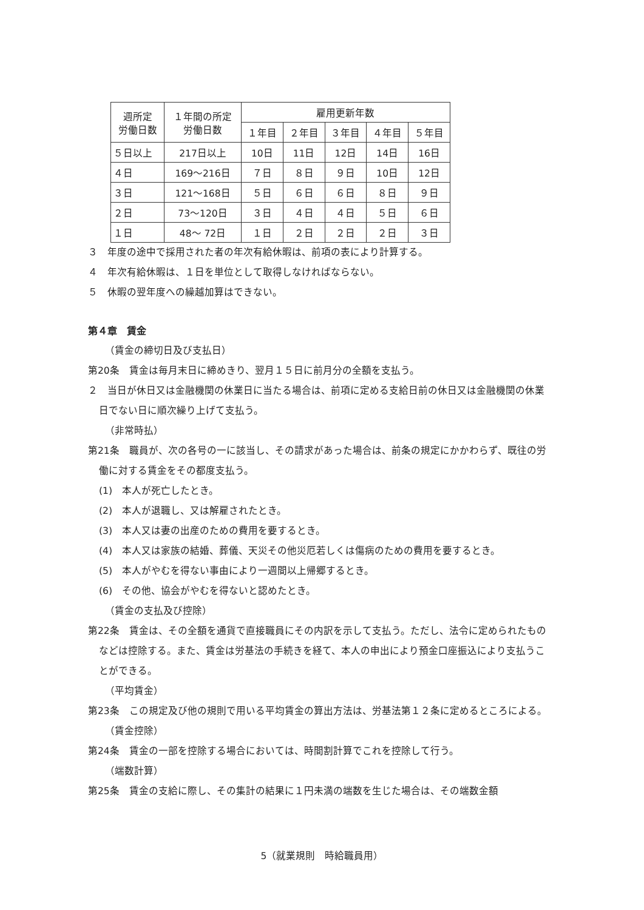| 週所定 労働日数 | １年間の所定 労働日数 | 雇用更新年数 | | | | |
| --- | --- | --- | --- | --- | --- | --- |
| | | １年目 | ２年目 | ３年目 | ４年目 | ５年目 |
| ５日以上 | 217日以上 | 10日 | 11日 | 12日 | 14日 | 16日 |
| ４日 | 169～216日 | ７日 | ８日 | ９日 | 10日 | 12日 |
| ３日 | 121～168日 | ５日 | ６日 | ６日 | ８日 | ９日 |
| ２日 | 73～120日 | ３日 | ４日 | ４日 | ５日 | ６日 |
| １日 | 48～ 72日 | １日 | ２日 | ２日 | ２日 | ３日 |
３　年度の途中で採用された者の年次有給休暇は、前項の表により計算する。
４　年次有給休暇は、１日を単位として取得しなければならない。
５　休暇の翌年度への繰越加算はできない。
第４章　賃金
（賃金の締切日及び支払日）
第20条　賃金は毎月末日に締めきり、翌月１５日に前月分の全額を支払う。
２　当日が休日又は金融機関の休業日に当たる場合は、前項に定める支給日前の休日又は金融機関の休業日でない日に順次繰り上げて支払う。
（非常時払）
第21条　職員が、次の各号の一に該当し、その請求があった場合は、前条の規定にかかわらず、既往の労働に対する賃金をその都度支払う。
(1)　本人が死亡したとき。
(2)　本人が退職し、又は解雇されたとき。
(3)　本人又は妻の出産のための費用を要するとき。
(4)　本人又は家族の結婚、葬儀、天災その他災厄若しくは傷病のための費用を要するとき。
(5)　本人がやむを得ない事由により一週間以上帰郷するとき。
(6)　その他、協会がやむを得ないと認めたとき。
（賃金の支払及び控除）
第22条　賃金は、その全額を通貨で直接職員にその内訳を示して支払う。ただし、法令に定められたものなどは控除する。また、賃金は労基法の手続きを経て、本人の申出により預金口座振込により支払うことができる。
（平均賃金）
第23条　この規定及び他の規則で用いる平均賃金の算出方法は、労基法第１２条に定めるところによる。
（賃金控除）
第24条　賃金の一部を控除する場合においては、時間割計算でこれを控除して行う。
（端数計算）
第25条　賃金の支給に際し、その集計の結果に１円未満の端数を生じた場合は、その端数金額
5（就業規則　時給職員用）